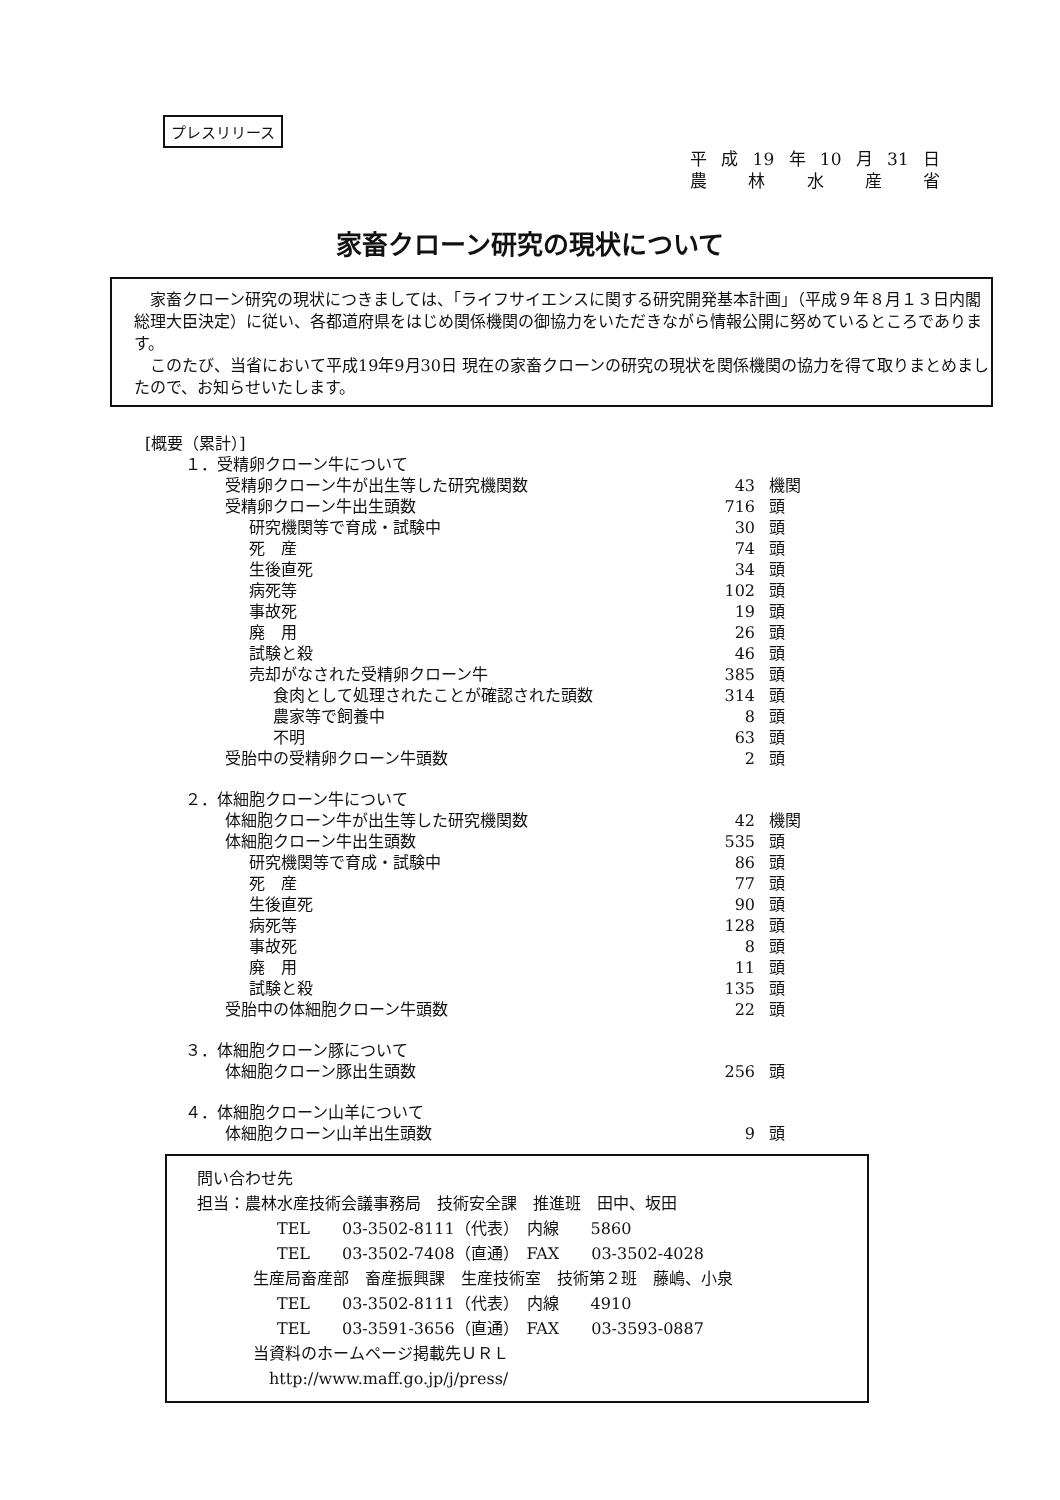プレスリリース
平 成 19 年 10 月 31 日
農林水産省
家畜クローン研究の現状について
　家畜クローン研究の現状につきましては、「ライフサイエンスに関する研究開発基本計画」（平成９年８月１３日内閣総理大臣決定）に従い、各都道府県をはじめ関係機関の御協力をいただきながら情報公開に努めているところであります。
　このたび、当省において平成19年9月30日 現在の家畜クローンの研究の現状を関係機関の協力を得て取りまとめましたので、お知らせいたします。
[概要（累計）]
| １．受精卵クローン牛について | | |
| 受精卵クローン牛が出生等した研究機関数 | 43 | 機関 |
| 受精卵クローン牛出生頭数 | 716 | 頭 |
| 研究機関等で育成・試験中 | 30 | 頭 |
| 死 産 | 74 | 頭 |
| 生後直死 | 34 | 頭 |
| 病死等 | 102 | 頭 |
| 事故死 | 19 | 頭 |
| 廃 用 | 26 | 頭 |
| 試験と殺 | 46 | 頭 |
| 売却がなされた受精卵クローン牛 | 385 | 頭 |
| 食肉として処理されたことが確認された頭数 | 314 | 頭 |
| 農家等で飼養中 | 8 | 頭 |
| 不明 | 63 | 頭 |
| 受胎中の受精卵クローン牛頭数 | 2 | 頭 |
| ２．体細胞クローン牛について | | |
| 体細胞クローン牛が出生等した研究機関数 | 42 | 機関 |
| 体細胞クローン牛出生頭数 | 535 | 頭 |
| 研究機関等で育成・試験中 | 86 | 頭 |
| 死 産 | 77 | 頭 |
| 生後直死 | 90 | 頭 |
| 病死等 | 128 | 頭 |
| 事故死 | 8 | 頭 |
| 廃 用 | 11 | 頭 |
| 試験と殺 | 135 | 頭 |
| 受胎中の体細胞クローン牛頭数 | 22 | 頭 |
| ３．体細胞クローン豚について | | |
| 体細胞クローン豚出生頭数 | 256 | 頭 |
| ４．体細胞クローン山羊について | | |
| 体細胞クローン山羊出生頭数 | 9 | 頭 |
問い合わせ先
担当：農林水産技術会議事務局　技術安全課　推進班　田中、坂田
TEL　　03-3502-8111（代表）　内線　　5860
TEL　　03-3502-7408（直通）　FAX　　03-3502-4028
生産局畜産部　畜産振興課　生産技術室　技術第２班　藤嶋、小泉
TEL　　03-3502-8111（代表）　内線　　4910
TEL　　03-3591-3656（直通）　FAX　　03-3593-0887
当資料のホームページ掲載先ＵＲＬ
http://www.maff.go.jp/j/press/